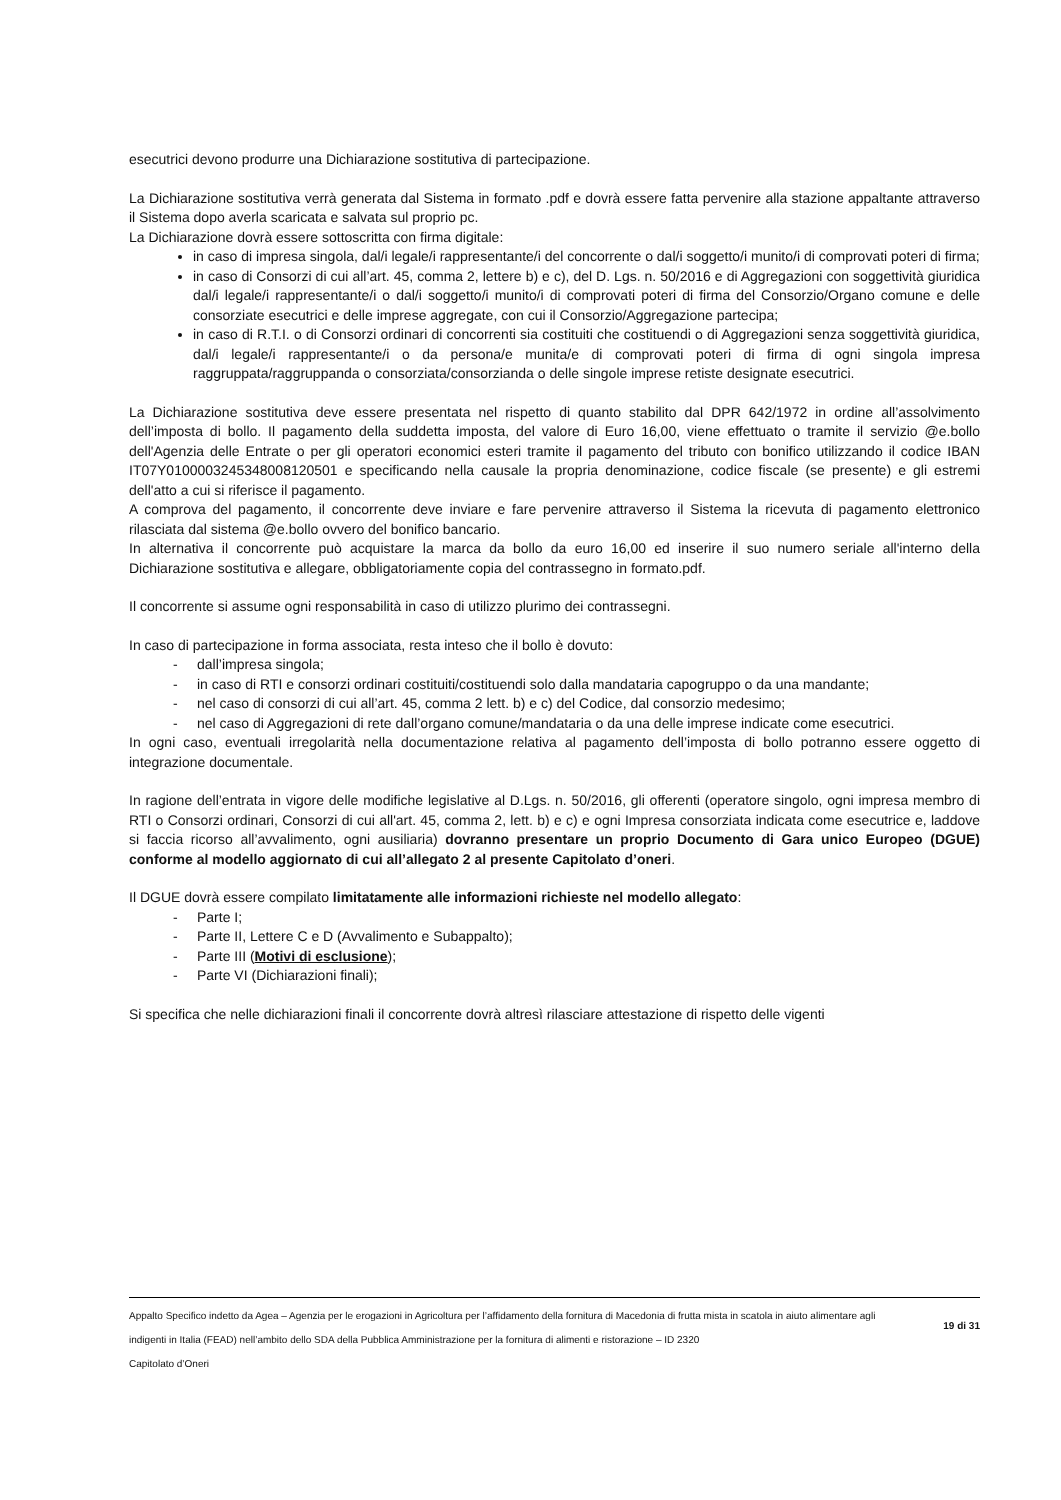esecutrici devono produrre una Dichiarazione sostitutiva di partecipazione.
La Dichiarazione sostitutiva verrà generata dal Sistema in formato .pdf e dovrà essere fatta pervenire alla stazione appaltante attraverso il Sistema dopo averla scaricata e salvata sul proprio pc.
La Dichiarazione dovrà essere sottoscritta con firma digitale:
in caso di impresa singola, dal/i legale/i rappresentante/i del concorrente o dal/i soggetto/i munito/i di comprovati poteri di firma;
in caso di Consorzi di cui all’art. 45, comma 2, lettere b) e c), del D. Lgs. n. 50/2016 e di Aggregazioni con soggettività giuridica dal/i legale/i rappresentante/i o dal/i soggetto/i munito/i di comprovati poteri di firma del Consorzio/Organo comune e delle consorziate esecutrici e delle imprese aggregate, con cui il Consorzio/Aggregazione partecipa;
in caso di R.T.I. o di Consorzi ordinari di concorrenti sia costituiti che costituendi o di Aggregazioni senza soggettività giuridica, dal/i legale/i rappresentante/i o da persona/e munita/e di comprovati poteri di firma di ogni singola impresa raggruppata/raggruppanda o consorziata/consorzianda o delle singole imprese retiste designate esecutrici.
La Dichiarazione sostitutiva deve essere presentata nel rispetto di quanto stabilito dal DPR 642/1972 in ordine all’assolvimento dell’imposta di bollo. Il pagamento della suddetta imposta, del valore di Euro 16,00, viene effettuato o tramite il servizio @e.bollo dell'Agenzia delle Entrate o per gli operatori economici esteri tramite il pagamento del tributo con bonifico utilizzando il codice IBAN IT07Y0100003245348008120501 e specificando nella causale la propria denominazione, codice fiscale (se presente) e gli estremi dell'atto a cui si riferisce il pagamento.
A comprova del pagamento, il concorrente deve inviare e fare pervenire attraverso il Sistema la ricevuta di pagamento elettronico rilasciata dal sistema @e.bollo ovvero del bonifico bancario.
In alternativa il concorrente può acquistare la marca da bollo da euro 16,00 ed inserire il suo numero seriale all'interno della Dichiarazione sostitutiva e allegare, obbligatoriamente copia del contrassegno in formato.pdf.
Il concorrente si assume ogni responsabilità in caso di utilizzo plurimo dei contrassegni.
In caso di partecipazione in forma associata, resta inteso che il bollo è dovuto:
- dall’impresa singola;
- in caso di RTI e consorzi ordinari costituiti/costituendi solo dalla mandataria capogruppo o da una mandante;
- nel caso di consorzi di cui all’art. 45, comma 2 lett. b) e c) del Codice, dal consorzio medesimo;
- nel caso di Aggregazioni di rete dall’organo comune/mandataria o da una delle imprese indicate come esecutrici.
In ogni caso, eventuali irregolarità nella documentazione relativa al pagamento dell’imposta di bollo potranno essere oggetto di integrazione documentale.
In ragione dell’entrata in vigore delle modifiche legislative al D.Lgs. n. 50/2016, gli offerenti (operatore singolo, ogni impresa membro di RTI o Consorzi ordinari, Consorzi di cui all'art. 45, comma 2, lett. b) e c) e ogni Impresa consorziata indicata come esecutrice e, laddove si faccia ricorso all’avvalimento, ogni ausiliaria) dovranno presentare un proprio Documento di Gara unico Europeo (DGUE) conforme al modello aggiornato di cui all’allegato 2 al presente Capitolato d’oneri.
Il DGUE dovrà essere compilato limitatamente alle informazioni richieste nel modello allegato:
- Parte I;
- Parte II, Lettere C e D (Avvalimento e Subappalto);
- Parte III (Motivi di esclusione);
- Parte VI (Dichiarazioni finali);
Si specifica che nelle dichiarazioni finali il concorrente dovrà altresì rilasciare attestazione di rispetto delle vigenti
Appalto Specifico indetto da Agea – Agenzia per le erogazioni in Agricoltura per l’affidamento della fornitura di Macedonia di frutta mista in scatola in aiuto alimentare agli indigenti in Italia (FEAD) nell’ambito dello SDA della Pubblica Amministrazione per la fornitura di alimenti e ristorazione – ID 2320
Capitolato d’Oneri
19 di 31